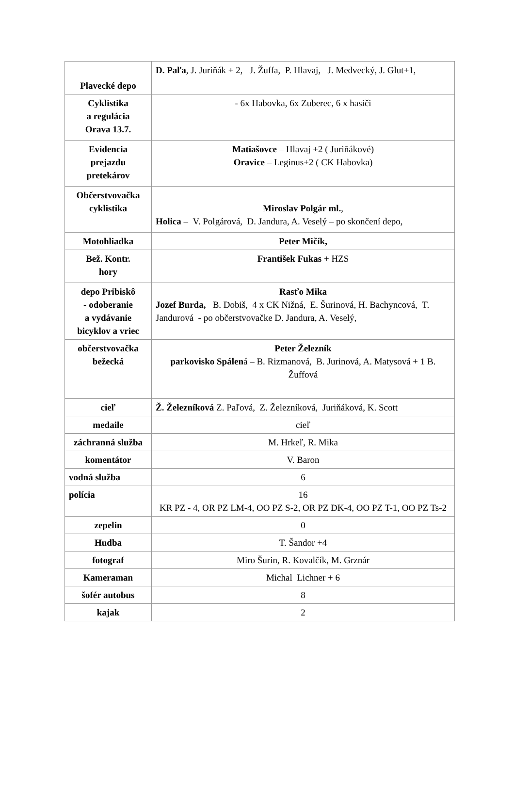| Plavecké depo | D. Paľa , J. Juriňák + 2, J. Žuffa, P. Hlavaj, J. Medvecký, J. Glut+1, |
| Cyklistika a regulácia Orava 13.7. | - 6x Habovka, 6x Zuberec, 6 x hasiči |
| Evidencia prejazdu pretekárov | Matiašovce – Hlavaj +2 ( Juriňákové) Oravice – Leginus+2 ( CK Habovka) |
| Občerstvovačka cyklistika | Miroslav Polgár ml. , Holica – V. Polgárová, D. Jandura, A. Veselý – po skončení depo, |
| Motohliadka | Peter Mičík, |
| Bež. Kontr. hory | František Fukas + HZS |
| depo Pribiskô - odoberanie a vydávanie bicyklov a vriec | Rasťo Mika Jozef Burda, B. Dobiš, 4 x CK Nižná, E. Šurinová, H. Bachyncová, T. Jandurová - po občerstvovačke D. Jandura, A. Veselý, |
| občerstvovačka bežecká | Peter Železník parkovisko Spálen á – B. Rizmanová, B. Jurinová, A. Matysová + 1 B. Žuffová |
| cieľ | Ž. Železníková Z. Paľová, Z. Železníková, Juriňáková, K. Scott |
| medaile | cieľ |
| záchranná služba | M. Hrkeľ, R. Mika |
| komentátor | V. Baron |
| vodná služba | 6 |
| polícia | 16 KR PZ - 4, OR PZ LM-4, OO PZ S-2, OR PZ DK-4, OO PZ T-1, OO PZ Ts-2 |
| zepelin | 0 |
| Hudba | T. Šandor +4 |
| fotograf | Miro Šurin, R. Kovalčík, M. Grznár |
| Kameraman | Michal Lichner + 6 |
| šofér autobus | 8 |
| kajak | 2 |